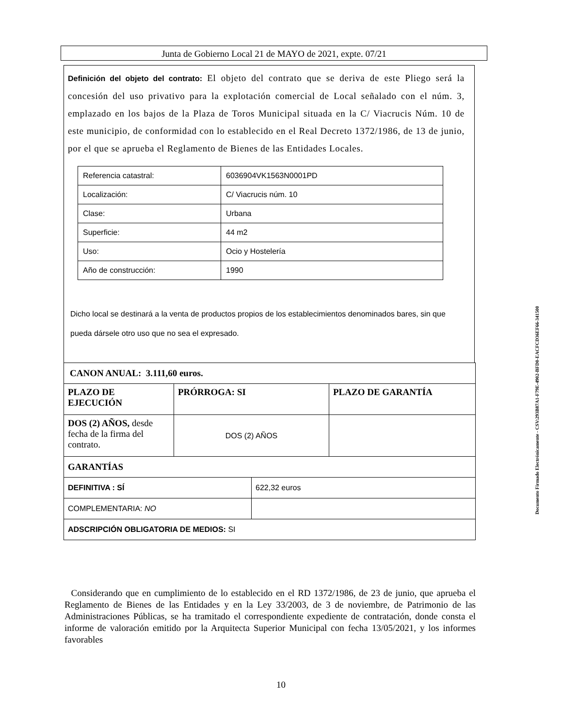Junta de Gobierno Local 21 de MAYO de 2021, expte. 07/21
Definición del objeto del contrato: El objeto del contrato que se deriva de este Pliego será la concesión del uso privativo para la explotación comercial de Local señalado con el núm. 3, emplazado en los bajos de la Plaza de Toros Municipal situada en la C/ Viacrucis Núm. 10 de este municipio, de conformidad con lo establecido en el Real Decreto 1372/1986, de 13 de junio, por el que se aprueba el Reglamento de Bienes de las Entidades Locales.
| Referencia catastral: | 6036904VK1563N0001PD |
| Localización: | C/ Viacrucis núm. 10 |
| Clase: | Urbana |
| Superficie: | 44 m2 |
| Uso: | Ocio y Hostelería |
| Año de construcción: | 1990 |
Dicho local se destinará a la venta de productos propios de los establecimientos denominados bares, sin que pueda dársele otro uso que no sea el expresado.
| CANON ANUAL: 3.111,60 euros. | | | |
| PLAZO DE EJECUCIÓN | PRÓRROGA: SI | | PLAZO DE GARANTÍA |
| DOS (2) AÑOS, desde fecha de la firma del contrato. | DOS (2) AÑOS | | |
| GARANTÍAS | | | |
| DEFINITIVA : SÍ | | 622,32 euros | |
| COMPLEMENTARIA: NO | | | |
| ADSCRIPCIÓN OBLIGATORIA DE MEDIOS: SI | | | |
Considerando que en cumplimiento de lo establecido en el RD 1372/1986, de 23 de junio, que aprueba el Reglamento de Bienes de las Entidades y en la Ley 33/2003, de 3 de noviembre, de Patrimonio de las Administraciones Públicas, se ha tramitado el correspondiente expediente de contratación, donde consta el informe de valoración emitido por la Arquitecta Superior Municipal con fecha 13/05/2021, y los informes favorables
10
Documento Firmado Electrónicamente - CSV:293B87A1-F79E-4902-BFD0-EACFCD36EF66-341500